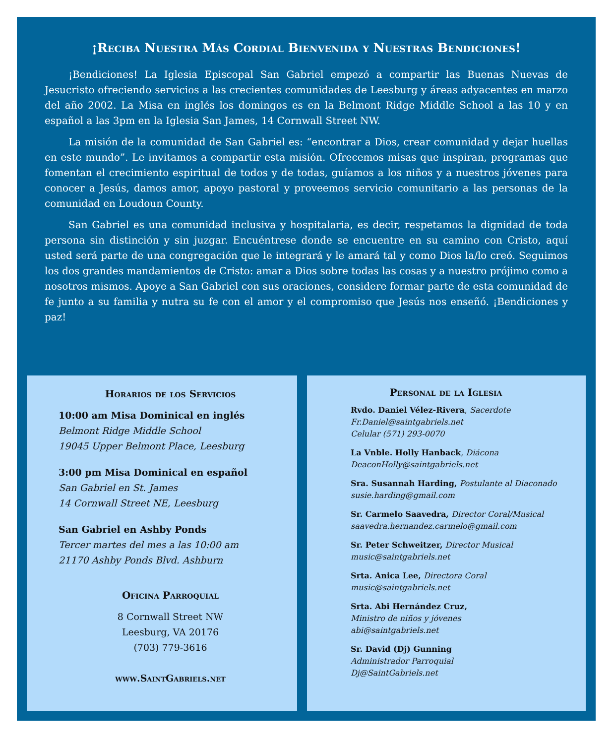¡Reciba Nuestra Más Cordial Bienvenida y Nuestras Bendiciones!
¡Bendiciones! La Iglesia Episcopal San Gabriel empezó a compartir las Buenas Nuevas de Jesucristo ofreciendo servicios a las crecientes comunidades de Leesburg y áreas adyacentes en marzo del año 2002. La Misa en inglés los domingos es en la Belmont Ridge Middle School a las 10 y en español a las 3pm en la Iglesia San James, 14 Cornwall Street NW.
La misión de la comunidad de San Gabriel es: “encontrar a Dios, crear comunidad y dejar huellas en este mundo”. Le invitamos a compartir esta misión. Ofrecemos misas que inspiran, programas que fomentan el crecimiento espiritual de todos y de todas, guíamos a los niños y a nuestros jóvenes para conocer a Jesús, damos amor, apoyo pastoral y proveemos servicio comunitario a las personas de la comunidad en Loudoun County.
San Gabriel es una comunidad inclusiva y hospitalaria, es decir, respetamos la dignidad de toda persona sin distinción y sin juzgar. Encuéntrese donde se encuentre en su camino con Cristo, aquí usted será parte de una congregación que le integrará y le amará tal y como Dios la/lo creó. Seguimos los dos grandes mandamientos de Cristo: amar a Dios sobre todas las cosas y a nuestro prójimo como a nosotros mismos. Apoye a San Gabriel con sus oraciones, considere formar parte de esta comunidad de fe junto a su familia y nutra su fe con el amor y el compromiso que Jesús nos enseñó. ¡Bendiciones y paz!
Horarios de los Servicios
10:00 am Misa Dominical en inglés
Belmont Ridge Middle School
19045 Upper Belmont Place, Leesburg
3:00 pm Misa Dominical en español
San Gabriel en St. James
14 Cornwall Street NE, Leesburg
San Gabriel en Ashby Ponds
Tercer martes del mes a las 10:00 am
21170 Ashby Ponds Blvd. Ashburn
Oficina Parroquial
8 Cornwall Street NW
Leesburg, VA 20176
(703) 779-3616
www.SaintGabriels.net
Personal de la Iglesia
Rvdo. Daniel Vélez-Rivera, Sacerdote
Fr.Daniel@saintgabriels.net
Celular (571) 293-0070
La Vnble. Holly Hanback, Diácona
DeaconHolly@saintgabriels.net
Sra. Susannah Harding, Postulante al Diaconado
susie.harding@gmail.com
Sr. Carmelo Saavedra, Director Coral/Musical
saavedra.hernandez.carmelo@gmail.com
Sr. Peter Schweitzer, Director Musical
music@saintgabriels.net
Srta. Anica Lee, Directora Coral
music@saintgabriels.net
Srta. Abi Hernández Cruz,
Ministro de niños y jóvenes
abi@saintgabriels.net
Sr. David (Dj) Gunning
Administrador Parroquial
Dj@SaintGabriels.net